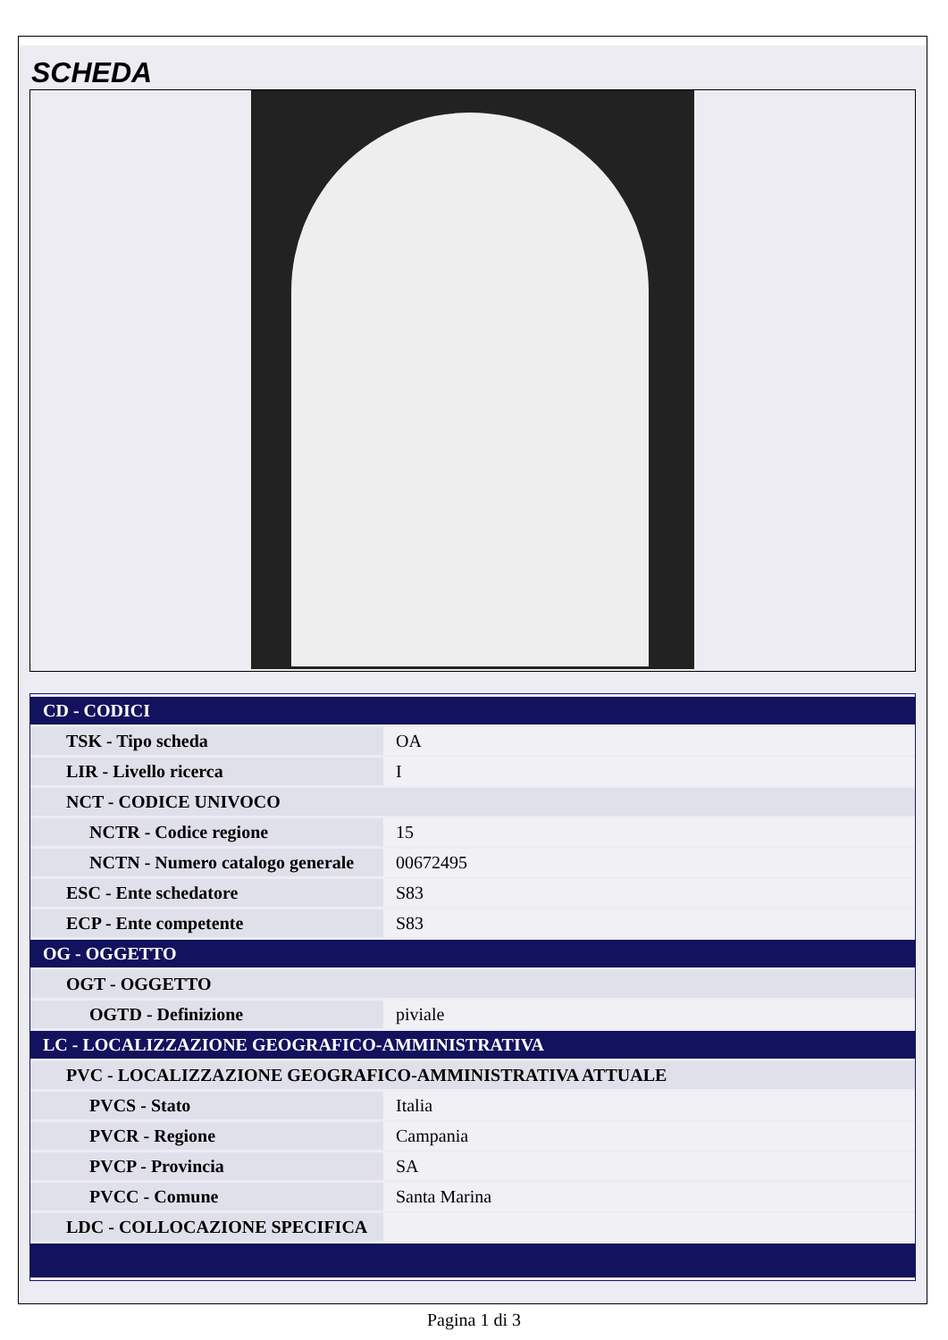SCHEDA
| CD - CODICI | |
| TSK - Tipo scheda | OA |
| LIR - Livello ricerca | I |
| NCT - CODICE UNIVOCO | |
| NCTR - Codice regione | 15 |
| NCTN - Numero catalogo generale | 00672495 |
| ESC - Ente schedatore | S83 |
| ECP - Ente competente | S83 |
| OG - OGGETTO | |
| OGT - OGGETTO | |
| OGTD - Definizione | piviale |
| LC - LOCALIZZAZIONE GEOGRAFICO-AMMINISTRATIVA | |
| PVC - LOCALIZZAZIONE GEOGRAFICO-AMMINISTRATIVA ATTUALE | |
| PVCS - Stato | Italia |
| PVCR - Regione | Campania |
| PVCP - Provincia | SA |
| PVCC - Comune | Santa Marina |
| LDC - COLLOCAZIONE SPECIFICA | |
Pagina 1 di 3